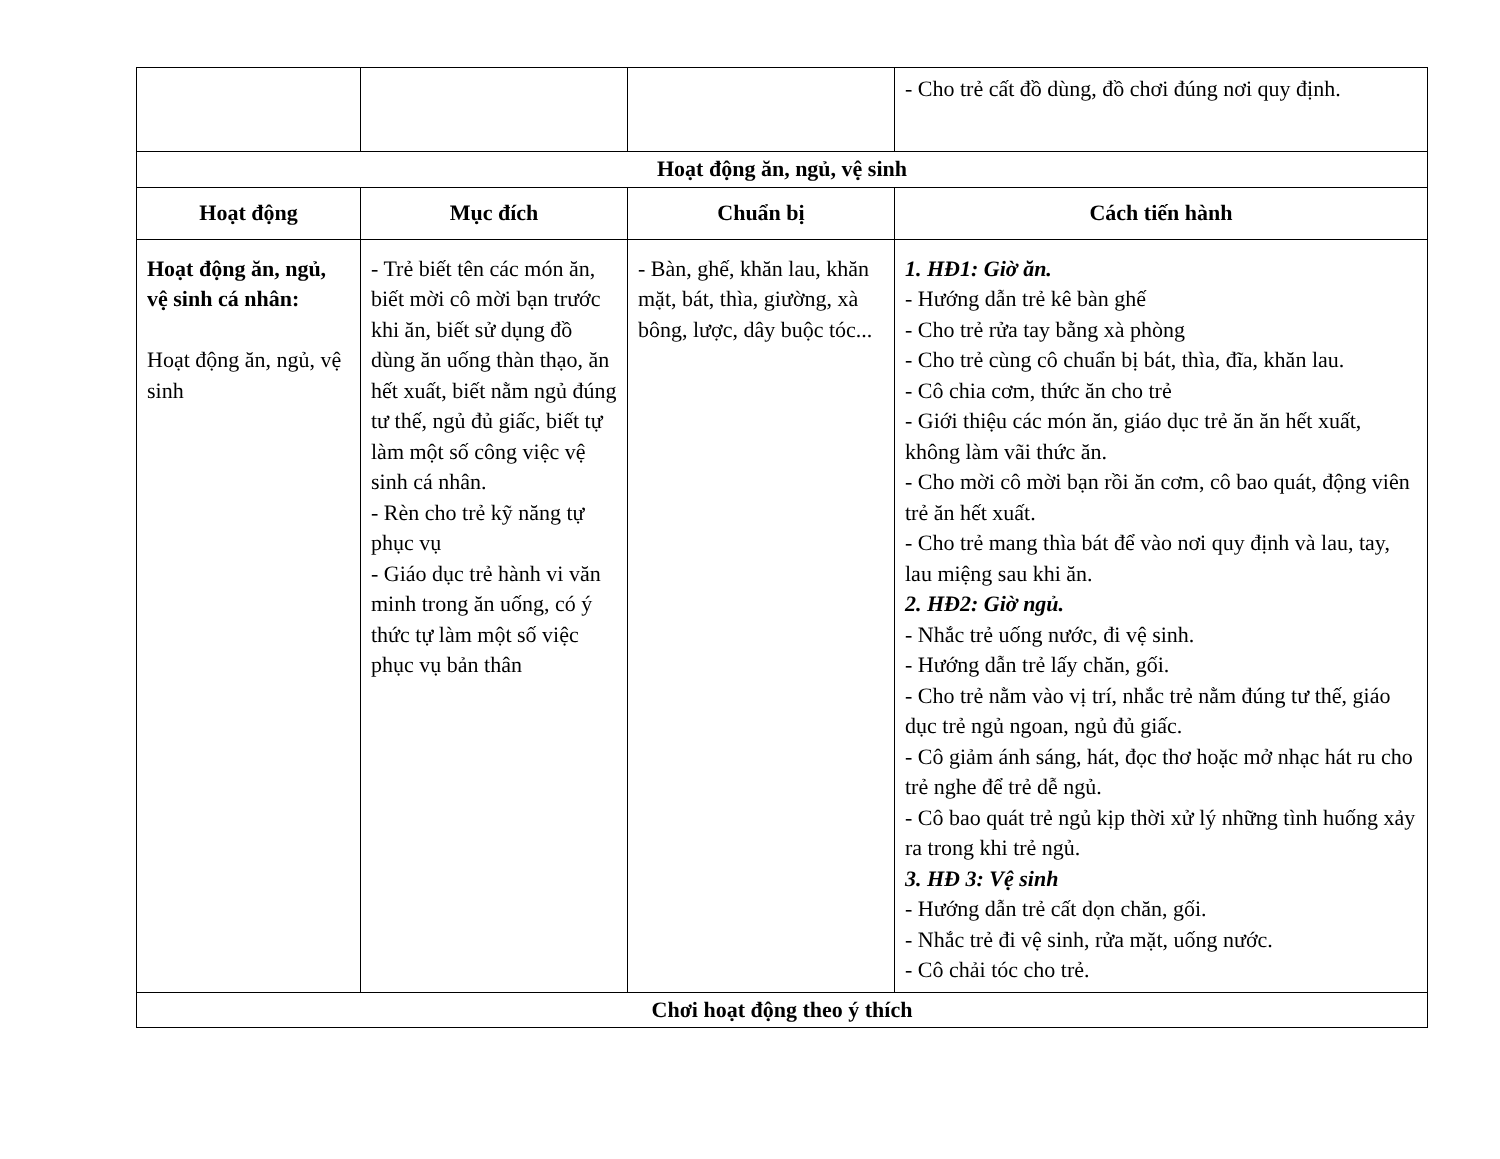| | | | - Cho trẻ cất đồ dùng, đồ chơi đúng nơi quy định. |
| Hoạt động ăn, ngủ, vệ sinh | | | |
| Hoạt động | Mục đích | Chuẩn bị | Cách tiến hành |
| Hoạt động ăn, ngủ, vệ sinh cá nhân: Hoạt động ăn, ngủ, vệ sinh | - Trẻ biết tên các món ăn, biết mời cô mời bạn trước khi ăn, biết sử dụng đồ dùng ăn uống thàn thạo, ăn hết xuất, biết nằm ngủ đúng tư thế, ngủ đủ giấc, biết tự làm một số công việc vệ sinh cá nhân. - Rèn cho trẻ kỹ năng tự phục vụ - Giáo dục trẻ hành vi văn minh trong ăn uống, có ý thức tự làm một số việc phục vụ bản thân | - Bàn, ghế, khăn lau, khăn mặt, bát, thìa, giường, xà bông, lược, dây buộc tóc... | 1. HĐ1: Giờ ăn. - Hướng dẫn trẻ kê bàn ghế - Cho trẻ rửa tay bằng xà phòng - Cho trẻ cùng cô chuẩn bị bát, thìa, đĩa, khăn lau. - Cô chia cơm, thức ăn cho trẻ - Giới thiệu các món ăn, giáo dục trẻ ăn ăn hết xuất, không làm vãi thức ăn. - Cho mời cô mời bạn rồi ăn cơm, cô bao quát, động viên trẻ ăn hết xuất. - Cho trẻ mang thìa bát để vào nơi quy định và lau, tay, lau miệng sau khi ăn. 2. HĐ2: Giờ ngủ. - Nhắc trẻ uống nước, đi vệ sinh. - Hướng dẫn trẻ lấy chăn, gối. - Cho trẻ nằm vào vị trí, nhắc trẻ nằm đúng tư thế, giáo dục trẻ ngủ ngoan, ngủ đủ giấc. - Cô giảm ánh sáng, hát, đọc thơ hoặc mở nhạc hát ru cho trẻ nghe để trẻ dễ ngủ. - Cô bao quát trẻ ngủ kịp thời xử lý những tình huống xảy ra trong khi trẻ ngủ. 3. HĐ 3: Vệ sinh - Hướng dẫn trẻ cất dọn chăn, gối. - Nhắc trẻ đi vệ sinh, rửa mặt, uống nước. - Cô chải tóc cho trẻ. |
| Chơi hoạt động theo ý thích | | | |